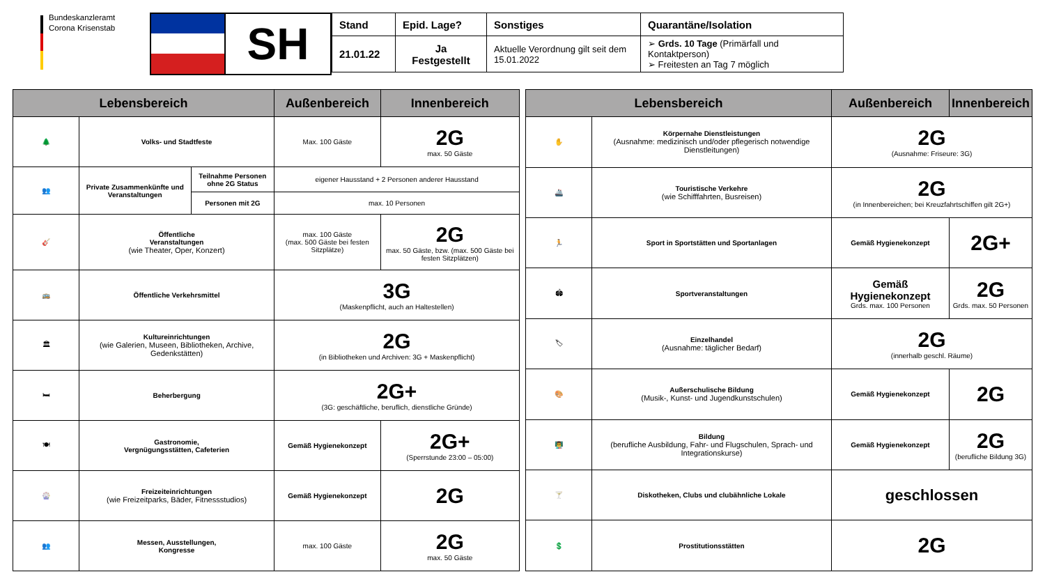Bundeskanzleramt
Corona Krisenstab
SH
| Stand | Epid. Lage? | Sonstiges | Quarantäne/Isolation |
| --- | --- | --- | --- |
| 21.01.22 | Ja Festgestellt | Aktuelle Verordnung gilt seit dem 15.01.2022 | ➢ Grds. 10 Tage (Primärfall und Kontaktperson) ➢ Freitesten an Tag 7 möglich |
| Lebensbereich | | | Außenbereich | Innenbereich |
| --- | --- | --- | --- | --- |
| 🌲 | Volks- und Stadtfeste | | Max. 100 Gäste | 2G max. 50 Gäste |
| 👥 | Private Zusammenkünfte und Veranstaltungen | Teilnahme Personen ohne 2G Status | eigener Hausstand + 2 Personen anderer Hausstand | |
| | | Personen mit 2G | max. 10 Personen | |
| 🎸 | Öffentliche Veranstaltungen (wie Theater, Oper, Konzert) | | max. 100 Gäste (max. 500 Gäste bei festen Sitzplätze) | 2G max. 50 Gäste, bzw. (max. 500 Gäste bei festen Sitzplätzen) |
| 🚌 | Öffentliche Verkehrsmittel | | 3G (Maskenpflicht, auch an Haltestellen) | |
| 🏛 | Kultureinrichtungen (wie Galerien, Museen, Bibliotheken, Archive, Gedenkstätten) | | 2G (in Bibliotheken und Archiven: 3G + Maskenpflicht) | |
| 🛏 | Beherbergung | | 2G+ (3G: geschäftliche, beruflich, dienstliche Gründe) | |
| 🍽 | Gastronomie, Vergnügungsstätten, Cafeterien | | Gemäß Hygienekonzept | 2G+ (Sperrstunde 23:00 – 05:00) |
| 🎡 | Freizeiteinrichtungen (wie Freizeitparks, Bäder, Fitnessstudios) | | Gemäß Hygienekonzept | 2G |
| 👥 | Messen, Ausstellungen, Kongresse | | max. 100 Gäste | 2G max. 50 Gäste |
| Lebensbereich | | Außenbereich | Innenbereich |
| --- | --- | --- | --- |
| ✋ | Körpernahe Dienstleistungen (Ausnahme: medizinisch und/oder pflegerisch notwendige Dienstleitungen) | 2G (Ausnahme: Friseure: 3G) | |
| 🚢 | Touristische Verkehre (wie Schifffahrten, Busreisen) | 2G (in Innenbereichen; bei Kreuzfahrtschiffen gilt 2G+) | |
| 🏃 | Sport in Sportstätten und Sportanlagen | Gemäß Hygienekonzept | 2G+ |
| 🏟 | Sportveranstaltungen | Gemäß Hygienekonzept Grds. max. 100 Personen | 2G Grds. max. 50 Personen |
| 🏷 | Einzelhandel (Ausnahme: täglicher Bedarf) | 2G (innerhalb geschl. Räume) | |
| 🎨 | Außerschulische Bildung (Musik-, Kunst- und Jugendkunstschulen) | Gemäß Hygienekonzept | 2G |
| 👨‍🏫 | Bildung (berufliche Ausbildung, Fahr- und Flugschulen, Sprach- und Integrationskurse) | Gemäß Hygienekonzept | 2G (berufliche Bildung 3G) |
| 🍸 | Diskotheken, Clubs und clubähnliche Lokale | geschlossen | |
| 💲 | Prostitutionsstätten | 2G | |